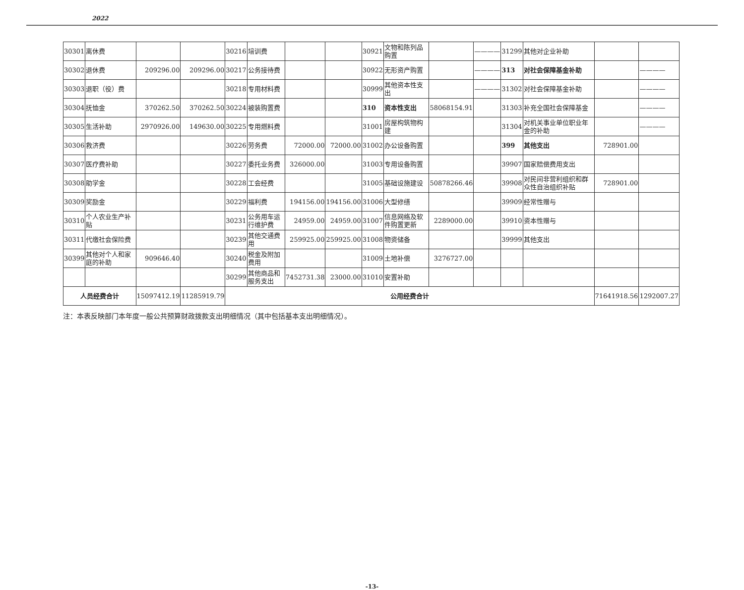2022
| 30301 | 离休费 | | | 30216 | 培训费 | | | 30921 | 文物和陈列品购置 | | ———— | 31299 | 其他对企业补助 | | |
| 30302 | 退休费 | 209296.00 | 209296.00 | 30217 | 公务接待费 | | | 30922 | 无形资产购置 | | ———— | 313 | 对社会保障基金补助 | | ———— |
| 30303 | 退职（役）费 | | | 30218 | 专用材料费 | | | 30999 | 其他资本性支出 | | ———— | 31302 | 对社会保障基金补助 | | ———— |
| 30304 | 抚恤金 | 370262.50 | 370262.50 | 30224 | 被装购置费 | | | 310 | 资本性支出 | 58068154.91 | | 31303 | 补充全国社会保障基金 | | ———— |
| 30305 | 生活补助 | 2970926.00 | 149630.00 | 30225 | 专用燃料费 | | | 31001 | 房屋构筑物构建 | | | 31304 | 对机关事业单位职业年金的补助 | | ———— |
| 30306 | 救济费 | | | 30226 | 劳务费 | 72000.00 | 72000.00 | 31002 | 办公设备购置 | | | 399 | 其他支出 | 728901.00 | |
| 30307 | 医疗费补助 | | | 30227 | 委托业务费 | 326000.00 | | 31003 | 专用设备购置 | | | 39907 | 国家赔偿费用支出 | | |
| 30308 | 助学金 | | | 30228 | 工会经费 | | | 31005 | 基础设施建设 | 50878266.46 | | 39908 | 对民间非营利组织和群众性自治组织补贴 | 728901.00 | |
| 30309 | 奖励金 | | | 30229 | 福利费 | 194156.00 | 194156.00 | 31006 | 大型修缮 | | | 39909 | 经常性赠与 | | |
| 30310 | 个人农业生产补贴 | | | 30231 | 公务用车运行维护费 | 24959.00 | 24959.00 | 31007 | 信息网络及软件购置更新 | 2289000.00 | | 39910 | 资本性赠与 | | |
| 30311 | 代缴社会保险费 | | | 30239 | 其他交通费用 | 259925.00 | 259925.00 | 31008 | 物资储备 | | | 39999 | 其他支出 | | |
| 30399 | 其他对个人和家庭的补助 | 909646.40 | | 30240 | 税金及附加费用 | | | 31009 | 土地补偿 | 3276727.00 | | | | | |
| | | | | 30299 | 其他商品和服务支出 | 7452731.38 | 23000.00 | 31010 | 安置补助 | | | | | | |
| 人员经费合计 | | 15097412.19 | 11285919.79 | 公用经费合计 | | | | | | | | | | 71641918.56 | 1292007.27 |
注：本表反映部门本年度一般公共预算财政拨款支出明细情况（其中包括基本支出明细情况）。
-13-